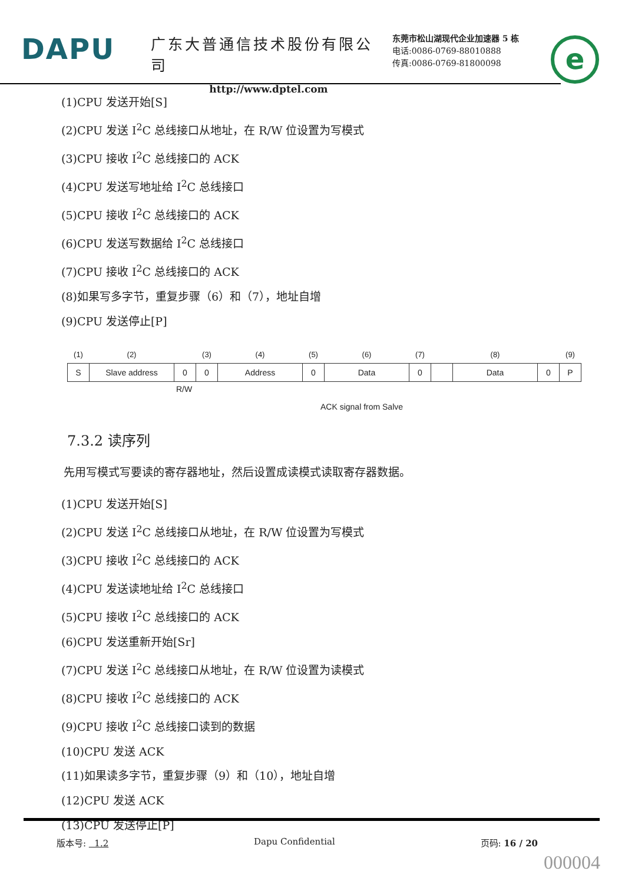DAPU
广东大普通信技术股份有限公司
http://www.dptel.com
东莞市松山湖现代企业加速器 5 栋
电话:0086-0769-88010888
传真:0086-0769-81800098
e
(1)CPU 发送开始[S]
(2)CPU 发送 I<sup>2</sup>C 总线接口从地址，在 R/W 位设置为写模式
(3)CPU 接收 I<sup>2</sup>C 总线接口的 ACK
(4)CPU 发送写地址给 I<sup>2</sup>C 总线接口
(5)CPU 接收 I<sup>2</sup>C 总线接口的 ACK
(6)CPU 发送写数据给 I<sup>2</sup>C 总线接口
(7)CPU 接收 I<sup>2</sup>C 总线接口的 ACK
(8)如果写多字节，重复步骤（6）和（7），地址自增
(9)CPU 发送停止[P]
| (1) | (2) | | (3) | (4) | (5) | (6) | (7) | | (8) | | (9) |
| S | Slave address | 0 | 0 | Address | 0 | Data | 0 | | Data | 0 | P |
R/W
ACK signal from Salve
7.3.2 读序列
先用写模式写要读的寄存器地址，然后设置成读模式读取寄存器数据。
(1)CPU 发送开始[S]
(2)CPU 发送 I<sup>2</sup>C 总线接口从地址，在 R/W 位设置为写模式
(3)CPU 接收 I<sup>2</sup>C 总线接口的 ACK
(4)CPU 发送读地址给 I<sup>2</sup>C 总线接口
(5)CPU 接收 I<sup>2</sup>C 总线接口的 ACK
(6)CPU 发送重新开始[Sr]
(7)CPU 发送 I<sup>2</sup>C 总线接口从地址，在 R/W 位设置为读模式
(8)CPU 接收 I<sup>2</sup>C 总线接口的 ACK
(9)CPU 接收 I<sup>2</sup>C 总线接口读到的数据
(10)CPU 发送 ACK
(11)如果读多字节，重复步骤（9）和（10），地址自增
(12)CPU 发送 ACK
(13)CPU 发送停止[P]
版本号: 1.2 Dapu Confidential 页码: 16 / 20
000004